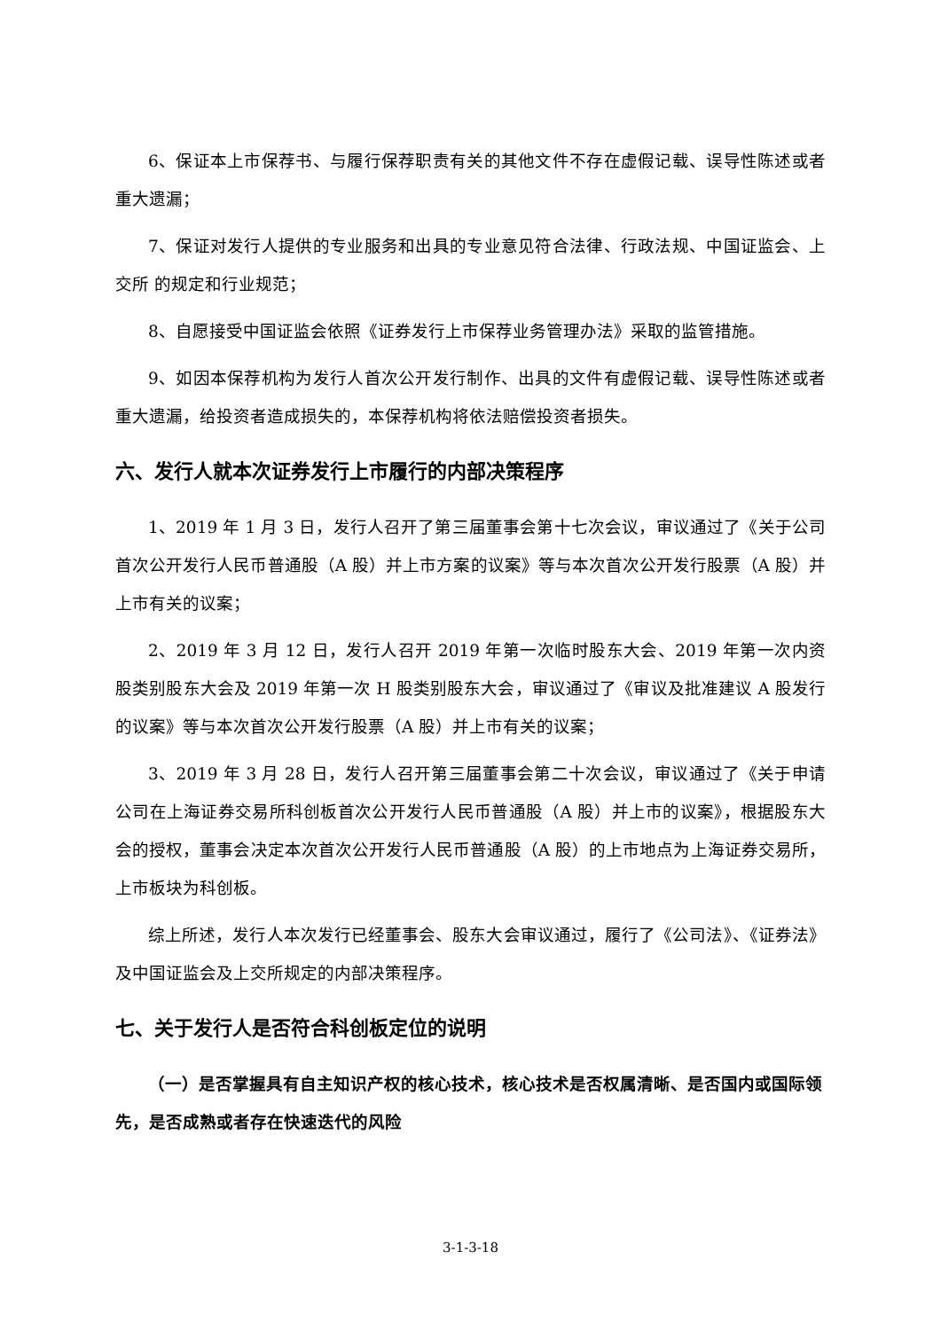6、保证本上市保荐书、与履行保荐职责有关的其他文件不存在虚假记载、误导性陈述或者重大遗漏；
7、保证对发行人提供的专业服务和出具的专业意见符合法律、行政法规、中国证监会、上交所 的规定和行业规范；
8、自愿接受中国证监会依照《证券发行上市保荐业务管理办法》采取的监管措施。
9、如因本保荐机构为发行人首次公开发行制作、出具的文件有虚假记载、误导性陈述或者重大遗漏，给投资者造成损失的，本保荐机构将依法赔偿投资者损失。
六、发行人就本次证券发行上市履行的内部决策程序
1、2019 年 1 月 3 日，发行人召开了第三届董事会第十七次会议，审议通过了《关于公司首次公开发行人民币普通股（A 股）并上市方案的议案》等与本次首次公开发行股票（A 股）并上市有关的议案；
2、2019 年 3 月 12 日，发行人召开 2019 年第一次临时股东大会、2019 年第一次内资股类别股东大会及 2019 年第一次 H 股类别股东大会，审议通过了《审议及批准建议 A 股发行的议案》等与本次首次公开发行股票（A 股）并上市有关的议案；
3、2019 年 3 月 28 日，发行人召开第三届董事会第二十次会议，审议通过了《关于申请公司在上海证券交易所科创板首次公开发行人民币普通股（A 股）并上市的议案》，根据股东大会的授权，董事会决定本次首次公开发行人民币普通股（A 股）的上市地点为上海证券交易所，上市板块为科创板。
综上所述，发行人本次发行已经董事会、股东大会审议通过，履行了《公司法》、《证券法》及中国证监会及上交所规定的内部决策程序。
七、关于发行人是否符合科创板定位的说明
（一）是否掌握具有自主知识产权的核心技术，核心技术是否权属清晰、是否国内或国际领先，是否成熟或者存在快速迭代的风险
3-1-3-18